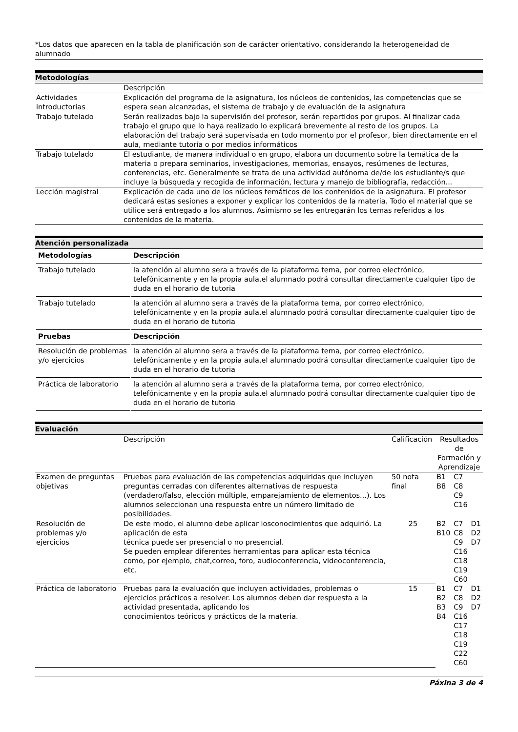*Los datos que aparecen en la tabla de planificación son de carácter orientativo, considerando la heterogeneidad de alumnado
Metodologías
| | Descripción |
| Actividades introductorias | Explicación del programa de la asignatura, los núcleos de contenidos, las competencias que se espera sean alcanzadas, el sistema de trabajo y de evaluación de la asignatura |
| Trabajo tutelado | Serán realizados bajo la supervisión del profesor, serán repartidos por grupos. Al finalizar cada trabajo el grupo que lo haya realizado lo explicará brevemente al resto de los grupos. La elaboración del trabajo será supervisada en todo momento por el profesor, bien directamente en el aula, mediante tutoría o por medios informáticos |
| Trabajo tutelado | El estudiante, de manera individual o en grupo, elabora un documento sobre la temática de la materia o prepara seminarios, investigaciones, memorias, ensayos, resúmenes de lecturas, conferencias, etc. Generalmente se trata de una actividad autónoma de/de los estudiante/s que incluye la búsqueda y recogida de información, lectura y manejo de bibliografía, redacción... |
| Lección magistral | Explicación de cada uno de los núcleos temáticos de los contenidos de la asignatura. El profesor dedicará estas sesiones a exponer y explicar los contenidos de la materia. Todo el material que se utilice será entregado a los alumnos. Asimismo se les entregarán los temas referidos a los contenidos de la materia. |
Atención personalizada
| Metodologías | Descripción |
| --- | --- |
| Trabajo tutelado | la atención al alumno sera a través de la plataforma tema, por correo electrónico, telefónicamente y en la propia aula.el alumnado podrá consultar directamente cualquier tipo de duda en el horario de tutoria |
| Trabajo tutelado | la atención al alumno sera a través de la plataforma tema, por correo electrónico, telefónicamente y en la propia aula.el alumnado podrá consultar directamente cualquier tipo de duda en el horario de tutoria |
| Pruebas | Descripción |
| Resolución de problemas y/o ejercicios | la atención al alumno sera a través de la plataforma tema, por correo electrónico, telefónicamente y en la propia aula.el alumnado podrá consultar directamente cualquier tipo de duda en el horario de tutoria |
| Práctica de laboratorio | la atención al alumno sera a través de la plataforma tema, por correo electrónico, telefónicamente y en la propia aula.el alumnado podrá consultar directamente cualquier tipo de duda en el horario de tutoria |
Evaluación
| | Descripción | Calificación | Resultados de Formación y Aprendizaje | | |
| Examen de preguntas objetivas | Pruebas para evaluación de las competencias adquiridas que incluyen preguntas cerradas con diferentes alternativas de respuesta (verdadero/falso, elección múltiple, emparejamiento de elementos...). Los alumnos seleccionan una respuesta entre un número limitado de posibilidades. | 50 nota final | B1 B8 | C7 C8 C9 C16 | |
| Resolución de problemas y/o ejercicios | De este modo, el alumno debe aplicar losconocimientos que adquirió. La aplicación de esta técnica puede ser presencial o no presencial. Se pueden emplear diferentes herramientas para aplicar esta técnica como, por ejemplo, chat,correo, foro, audioconferencia, videoconferencia, etc. | 25 | B2 B10 | C7 C8 C9 C16 C18 C19 C60 | D1 D2 D7 |
| Práctica de laboratorio | Pruebas para la evaluación que incluyen actividades, problemas o ejercicios prácticos a resolver. Los alumnos deben dar respuesta a la actividad presentada, aplicando los conocimientos teóricos y prácticos de la materia. | 15 | B1 B2 B3 B4 | C7 C8 C9 C16 C17 C18 C19 C22 C60 | D1 D2 D7 |
Páxina 3 de 4